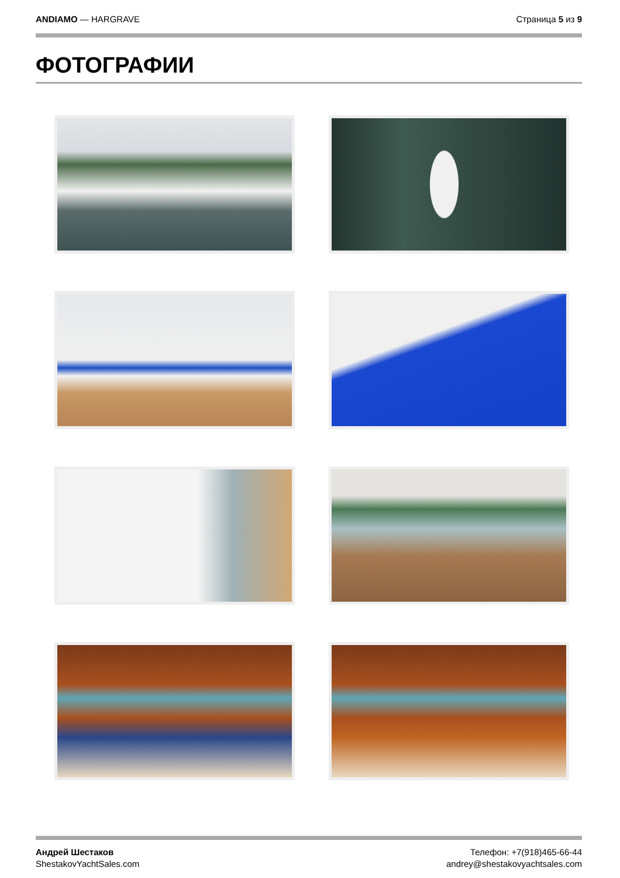ANDIAMO — HARGRAVE Страница 5 из 9
ФОТОГРАФИИ
Андрей Шестаков
ShestakovYachtSales.com
Телефон: +7(918)465-66-44
andrey@shestakovyachtsales.com